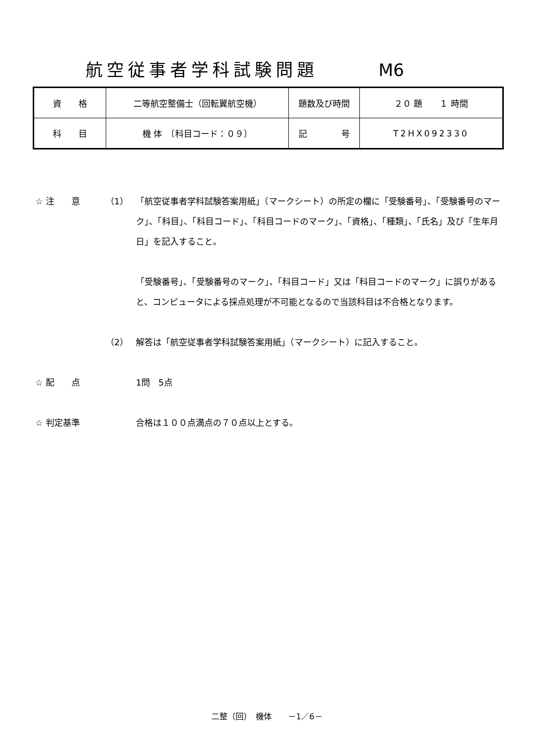航空従事者学科試験問題 M6
| 資 格 | 二等航空整備士（回転翼航空機） | 題数及び時間 | ２０ 題 １ 時間 |
| 科 目 | 機 体 〔科目コード：０９〕 | 記 号 | T2HX092330 |
☆ 注　　意 （1） 「航空従事者学科試験答案用紙」（マークシート）の所定の欄に「受験番号」、「受験番号のマーク」、「科目」、「科目コード」、「科目コードのマーク」、「資格」、「種類」、「氏名」及び「生年月日」を記入すること。
「受験番号」、「受験番号のマーク」、「科目コード」又は「科目コードのマーク」に誤りがあると、コンピュータによる採点処理が不可能となるので当該科目は不合格となります。
（2） 解答は「航空従事者学科試験答案用紙」（マークシート）に記入すること。
☆ 配　　点 1問　5点
☆ 判定基準 合格は１００点満点の７０点以上とする。
二整（回）　機体　　－1／6－